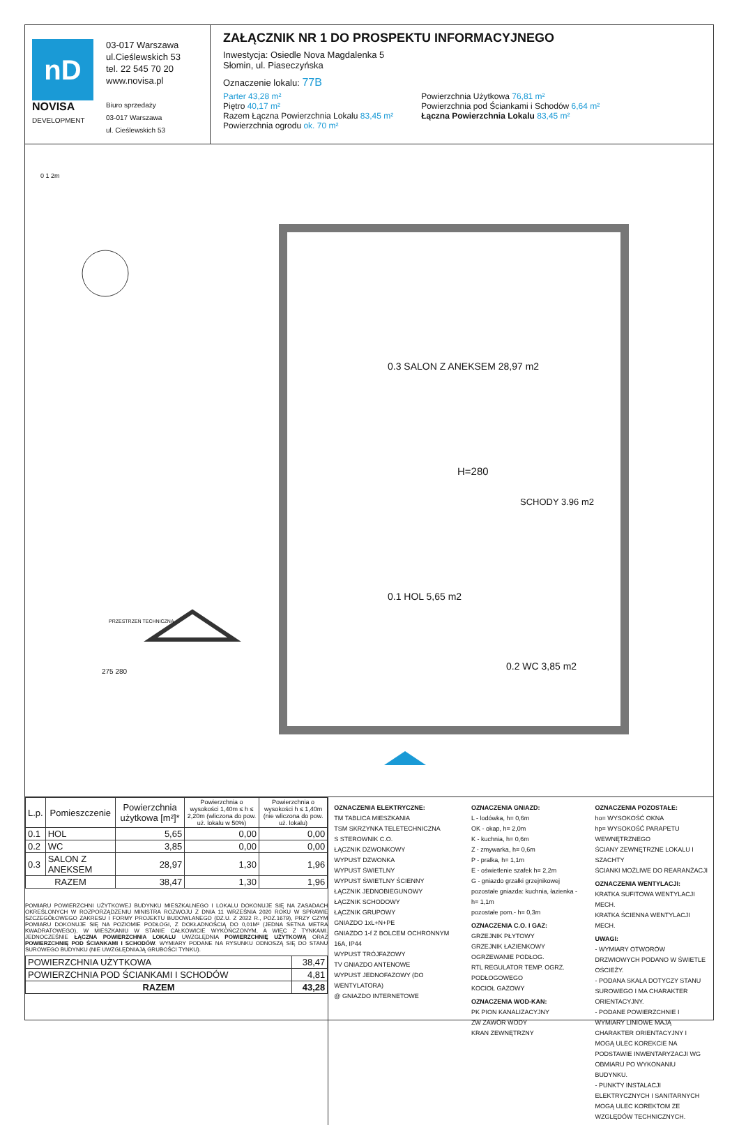nD
NOVISA
DEVELOPMENT
03-017 Warszawa
ul.Cieślewskich 53
tel. 22 545 70 20
www.novisa.pl
Biuro sprzedaży
03-017 Warszawa
ul. Cieślewskich 53
ZAŁĄCZNIK NR 1 DO PROSPEKTU INFORMACYJNEGO
Inwestycja: Osiedle Nova Magdalenka 5
Słomin, ul. Piaseczyńska
Oznaczenie lokalu: 77B
Parter 43,28 m²
Piętro 40,17 m²
Razem Łączna Powierzchnia Lokalu 83,45 m²
Powierzchnia ogrodu ok. 70 m²
Powierzchnia Użytkowa 76,81 m²
Powierzchnia pod Ściankami i Schodów 6,64 m²
Łączna Powierzchnia Lokalu 83,45 m²
0 1 2m
0.3 SALON Z ANEKSEM 28,97 m2
H=280
SCHODY 3.96 m2
0.1 HOL 5,65 m2
0.2 WC 3,85 m2
PRZESTRZEŃ TECHNICZNA
275 280
| L.p. | Pomieszczenie | Powierzchnia użytkowa [m²]* | Powierzchnia o wysokości 1,40m ≤ h ≤ 2,20m (wliczona do pow. uż. lokalu w 50%) | Powierzchnia o wysokości h ≤ 1,40m (nie wliczona do pow. uż. lokalu) |
| --- | --- | --- | --- | --- |
| 0.1 | HOL | 5,65 | 0,00 | 0,00 |
| 0.2 | WC | 3,85 | 0,00 | 0,00 |
| 0.3 | SALON Z ANEKSEM | 28,97 | 1,30 | 1,96 |
| RAZEM | | 38,47 | 1,30 | 1,96 |
POMIARU POWIERZCHNI UŻYTKOWEJ BUDYNKU MIESZKALNEGO I LOKALU DOKONUJE SIĘ NA ZASADACH OKREŚLONYCH W ROZPORZĄDZENIU MINISTRA ROZWOJU Z DNIA 11 WRZEŚNIA 2020 ROKU W SPRAWIE SZCZEGÓŁOWEGO ZAKRESU I FORMY PROJEKTU BUDOWLANEGO (DZ.U. Z 2022 R., POZ.1679), PRZY CZYM POMIARU DOKONUJE SIĘ NA POZIOMIE PODŁOGI, Z DOKŁADNOŚCIĄ DO 0,01M² (JEDNA SETNA METRA KWADRATOWEGO), W MIESZKANIU W STANIE CAŁKOWICIE WYKOŃCZONYM, A WIĘC Z TYNKAMI. JEDNOCZEŚNIE ŁĄCZNA POWIERZCHNIA LOKALU UWZGLĘDNIA POWIERZCHNIĘ UŻYTKOWĄ ORAZ POWIERZCHNIĘ POD ŚCIANKAMI I SCHODÓW. WYMIARY PODANE NA RYSUNKU ODNOSZĄ SIĘ DO STANU SUROWEGO BUDYNKU (NIE UWZGLĘDNIAJĄ GRUBOŚCI TYNKU).
| POWIERZCHNIA UŻYTKOWA | 38,47 |
| POWIERZCHNIA POD ŚCIANKAMI I SCHODÓW | 4,81 |
| RAZEM | 43,28 |
OZNACZENIA ELEKTRYCZNE:
TM TABLICA MIESZKANIA
TSM SKRZYNKA TELETECHNICZNA
S STEROWNIK C.O.
ŁĄCZNIK DZWONKOWY
WYPUST DZWONKA
WYPUST ŚWIETLNY
WYPUST ŚWIETLNY ŚCIENNY
ŁĄCZNIK JEDNOBIEGUNOWY
ŁĄCZNIK SCHODOWY
ŁĄCZNIK GRUPOWY
GNIAZDO 1xL+N+PE
GNIAZDO 1-f Z BOLCEM OCHRONNYM 16A, IP44
WYPUST TRÓJFAZOWY
TV GNIAZDO ANTENOWE
WYPUST JEDNOFAZOWY (DO WENTYLATORA)
@ GNIAZDO INTERNETOWE
OZNACZENIA GNIAZD:
L - lodówka, h= 0,6m
OK - okap, h= 2,0m
K - kuchnia, h= 0,6m
Z - zmywarka, h= 0,6m
P - pralka, h= 1,1m
E - oświetlenie szafek h= 2,2m
G - gniazdo grzałki grzejnikowej
pozostałe gniazda: kuchnia, łazienka - h= 1,1m
pozostałe pom.- h= 0,3m
OZNACZENIA C.O. I GAZ:
GRZEJNIK PŁYTOWY
GRZEJNIK ŁAZIENKOWY
OGRZEWANIE PODŁOG.
RTL REGULATOR TEMP. OGRZ. PODŁOGOWEGO
KOCIOŁ GAZOWY
OZNACZENIA WOD-KAN:
PK PION KANALIZACYJNY
ZW ZAWÓR WODY
KRAN ZEWNĘTRZNY
OZNACZENIA POZOSTAŁE:
ho= WYSOKOŚĆ OKNA
hp= WYSOKOŚĆ PARAPETU WEWNĘTRZNEGO
ŚCIANY ZEWNĘTRZNE LOKALU I SZACHTY
ŚCIANKI MOŻLIWE DO REARANŻACJI
OZNACZENIA WENTYLACJI:
KRATKA SUFITOWA WENTYLACJI MECH.
KRATKA ŚCIENNA WENTYLACJI MECH.
UWAGI:
- WYMIARY OTWORÓW DRZWIOWYCH PODANO W ŚWIETLE OŚCIEŻY.
- PODANA SKALA DOTYCZY STANU SUROWEGO I MA CHARAKTER ORIENTACYJNY.
- PODANE POWIERZCHNIE I WYMIARY LINIOWE MAJĄ CHARAKTER ORIENTACYJNY I MOGĄ ULEC KOREKCIE NA PODSTAWIE INWENTARYZACJI WG OBMIARU PO WYKONANIU BUDYNKU.
- PUNKTY INSTALACJI ELEKTRYCZNYCH I SANITARNYCH MOGĄ ULEC KOREKTOM ZE WZGLĘDÓW TECHNICZNYCH.